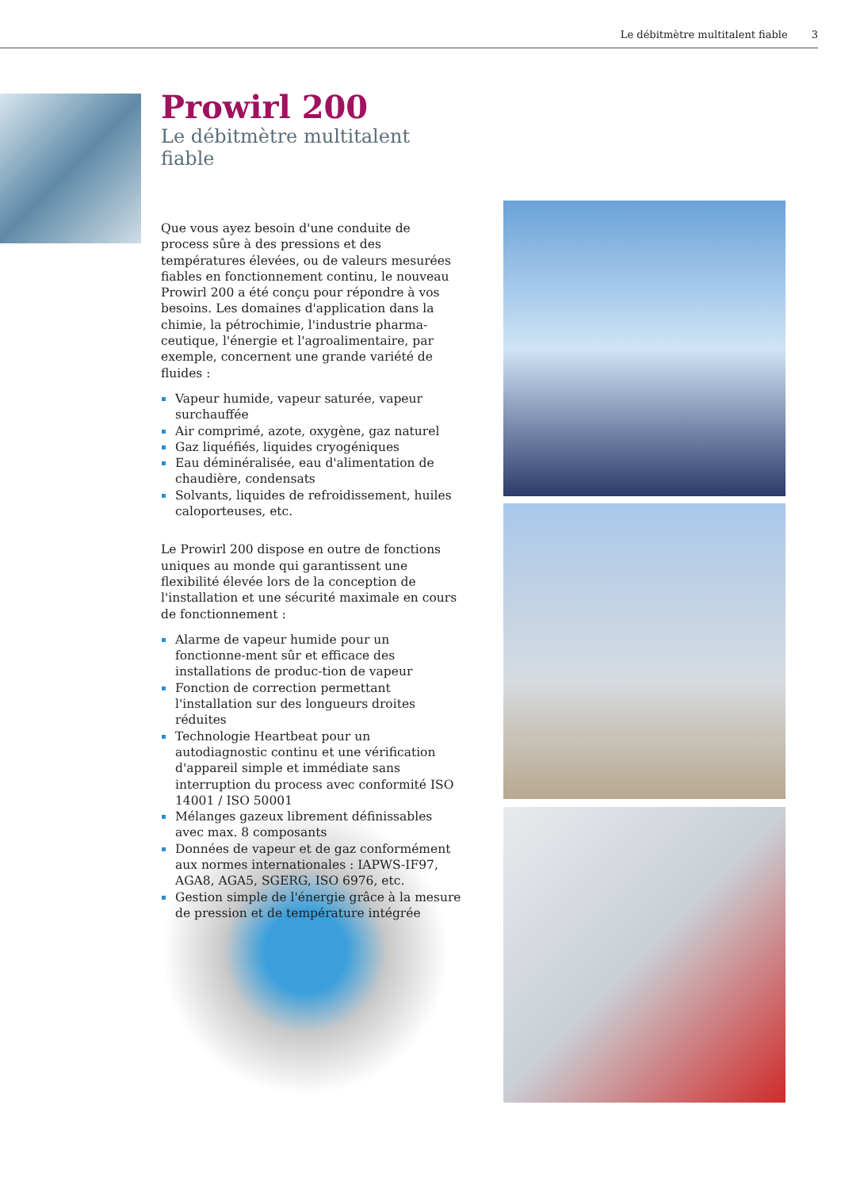Le débitmètre multitalent fiable 3
Prowirl 200
Le débitmètre multitalent fiable
Que vous ayez besoin d'une conduite de process sûre à des pressions et des températures élevées, ou de valeurs mesurées fiables en fonctionnement continu, le nouveau Prowirl 200 a été conçu pour répondre à vos besoins. Les domaines d'application dans la chimie, la pétrochimie, l'industrie pharma-ceutique, l'énergie et l'agroalimentaire, par exemple, concernent une grande variété de fluides :
Vapeur humide, vapeur saturée, vapeur surchauffée
Air comprimé, azote, oxygène, gaz naturel
Gaz liquéfiés, liquides cryogéniques
Eau déminéralisée, eau d'alimentation de chaudière, condensats
Solvants, liquides de refroidissement, huiles caloporteuses, etc.
Le Prowirl 200 dispose en outre de fonctions uniques au monde qui garantissent une flexibilité élevée lors de la conception de l'installation et une sécurité maximale en cours de fonctionnement :
Alarme de vapeur humide pour un fonctionne-ment sûr et efficace des installations de produc-tion de vapeur
Fonction de correction permettant l'installation sur des longueurs droites réduites
Technologie Heartbeat pour un autodiagnostic continu et une vérification d'appareil simple et immédiate sans interruption du process avec conformité ISO 14001 / ISO 50001
Mélanges gazeux librement définissables avec max. 8 composants
Données de vapeur et de gaz conformément aux normes internationales : IAPWS-IF97, AGA8, AGA5, SGERG, ISO 6976, etc.
Gestion simple de l'énergie grâce à la mesure de pression et de température intégrée